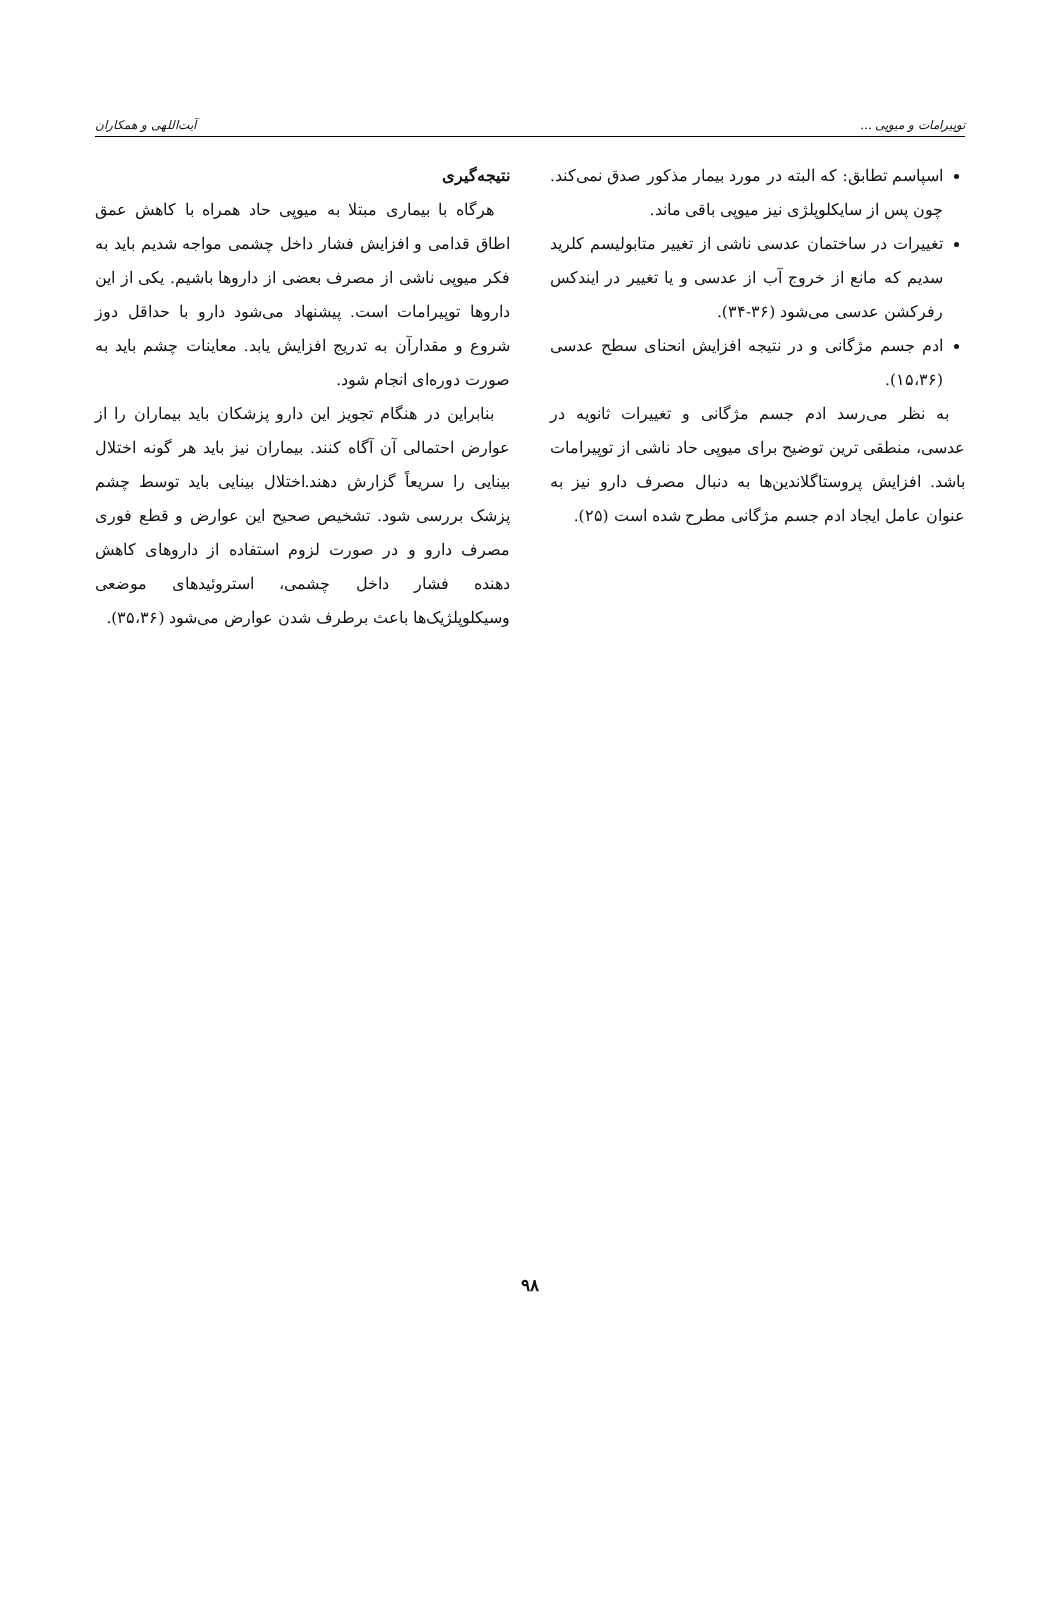توپیرامات و میوپی ... آیت‌اللهی و همکاران
اسپاسم تطابق: که البته در مورد بیمار مذکور صدق نمی‌کند. چون پس از سایکلوپلژی نیز میوپی باقی ماند.
تغییرات در ساختمان عدسی ناشی از تغییر متابولیسم کلرید سدیم که مانع از خروج آب از عدسی و یا تغییر در ایندکس رفرکشن عدسی می‌شود (۳۶-۳۴).
ادم جسم مژگانی و در نتیجه افزایش انحنای سطح عدسی (۱۵،۳۶).
به نظر می‌رسد ادم جسم مژگانی و تغییرات ثانویه در عدسی، منطقی ترین توضیح برای میوپی حاد ناشی از توپیرامات باشد. افزایش پروستاگلاندین‌ها به دنبال مصرف دارو نیز به عنوان عامل ایجاد ادم جسم مژگانی مطرح شده است (۲۵).
نتیجه‌گیری
هرگاه با بیماری مبتلا به میوپی حاد همراه با کاهش عمق اطاق قدامی و افزایش فشار داخل چشمی مواجه شدیم باید به فکر میوپی ناشی از مصرف بعضی از داروها باشیم. یکی از این داروها توپیرامات است. پیشنهاد می‌شود دارو با حداقل دوز شروع و مقدارآن به تدریج افزایش یابد. معاینات چشم باید به صورت دوره‌ای انجام شود.
بنابراین در هنگام تجویز این دارو پزشکان باید بیماران را از عوارض احتمالی آن آگاه کنند. بیماران نیز باید هر گونه اختلال بینایی را سریعاً گزارش دهند.اختلال بینایی باید توسط چشم پزشک بررسی شود. تشخیص صحیح این عوارض و قطع فوری مصرف دارو و در صورت لزوم استفاده از داروهای کاهش دهنده فشار داخل چشمی، استروئیدهای موضعی وسیکلوپلژیک‌ها باعث برطرف شدن عوارض می‌شود (۳۵،۳۶).
۹۸